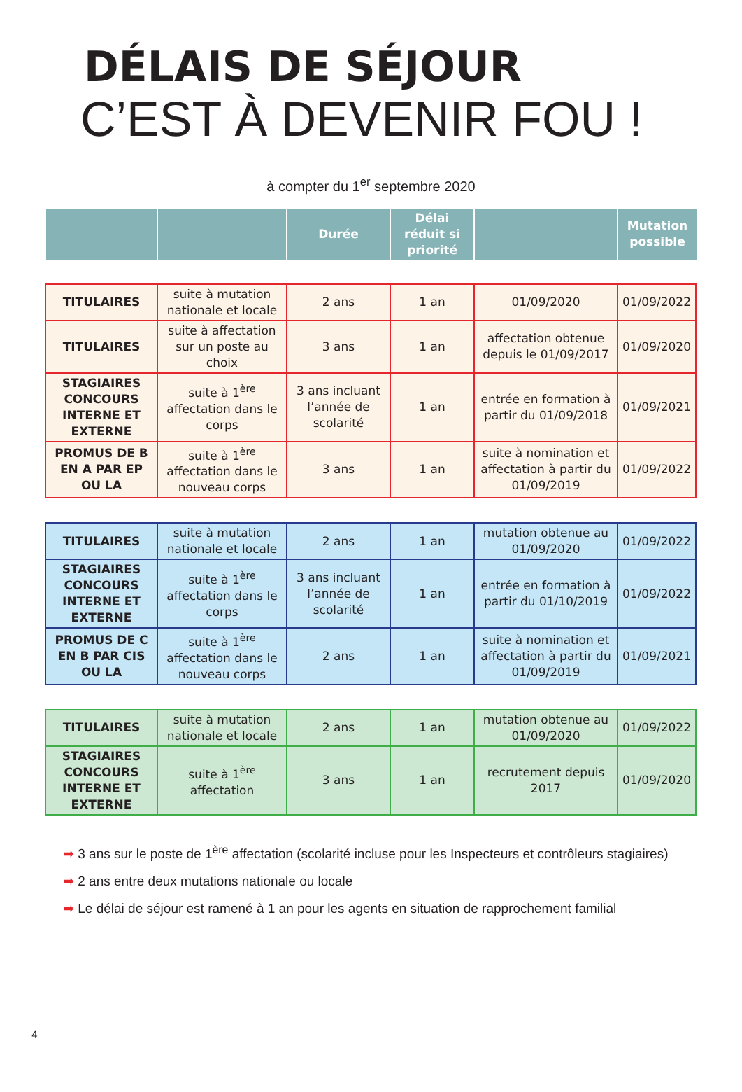DÉLAIS DE SÉJOUR
C’EST À DEVENIR FOU !
à compter du 1<sup>er</sup> septembre 2020
| | | Durée | Délai réduit si priorité | | Mutation possible |
| --- | --- | --- | --- | --- | --- |
| TITULAIRES | suite à mutation nationale et locale | 2 ans | 1 an | 01/09/2020 | 01/09/2022 |
| TITULAIRES | suite à affectation sur un poste au choix | 3 ans | 1 an | affectation obtenue depuis le 01/09/2017 | 01/09/2020 |
| STAGIAIRES CONCOURS INTERNE ET EXTERNE | suite à 1<sup>ère</sup> affectation dans le corps | 3 ans incluant l’année de scolarité | 1 an | entrée en formation à partir du 01/09/2018 | 01/09/2021 |
| PROMUS DE B EN A PAR EP OU LA | suite à 1<sup>ère</sup> affectation dans le nouveau corps | 3 ans | 1 an | suite à nomination et affectation à partir du 01/09/2019 | 01/09/2022 |
| TITULAIRES | suite à mutation nationale et locale | 2 ans | 1 an | mutation obtenue au 01/09/2020 | 01/09/2022 |
| STAGIAIRES CONCOURS INTERNE ET EXTERNE | suite à 1<sup>ère</sup> affectation dans le corps | 3 ans incluant l’année de scolarité | 1 an | entrée en formation à partir du 01/10/2019 | 01/09/2022 |
| PROMUS DE C EN B PAR CIS OU LA | suite à 1<sup>ère</sup> affectation dans le nouveau corps | 2 ans | 1 an | suite à nomination et affectation à partir du 01/09/2019 | 01/09/2021 |
| TITULAIRES | suite à mutation nationale et locale | 2 ans | 1 an | mutation obtenue au 01/09/2020 | 01/09/2022 |
| STAGIAIRES CONCOURS INTERNE ET EXTERNE | suite à 1<sup>ère</sup> affectation | 3 ans | 1 an | recrutement depuis 2017 | 01/09/2020 |
➡ 3 ans sur le poste de 1<sup>ère</sup> affectation (scolarité incluse pour les Inspecteurs et contrôleurs stagiaires)
➡ 2 ans entre deux mutations nationale ou locale
➡ Le délai de séjour est ramené à 1 an pour les agents en situation de rapprochement familial
4